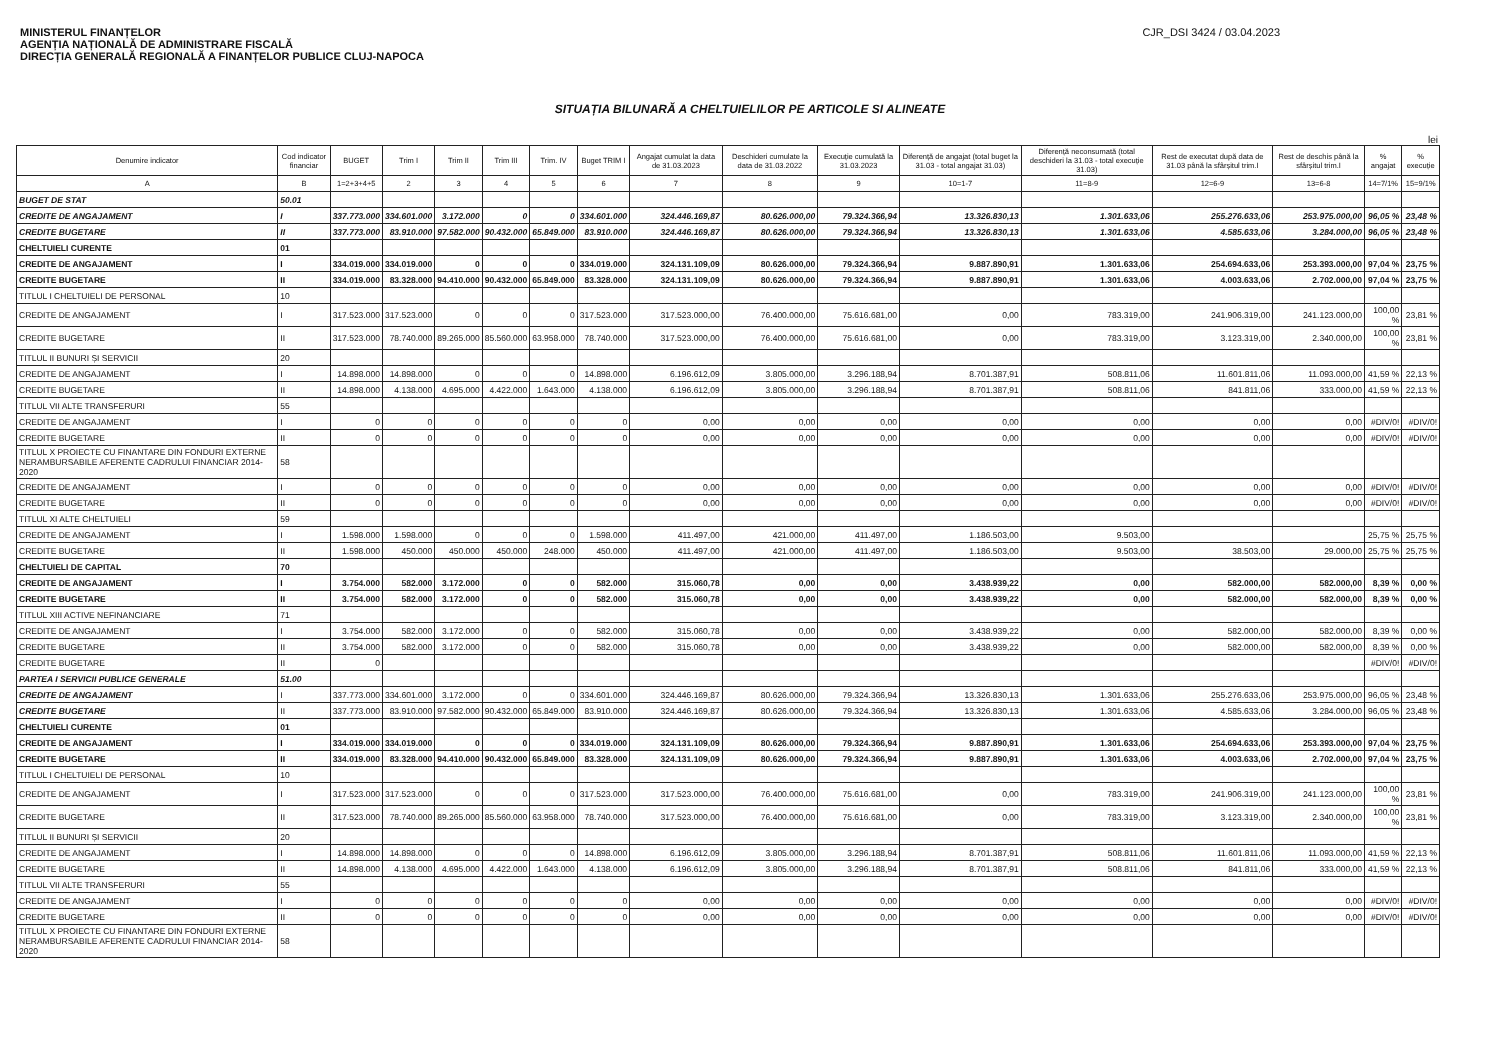MINISTERUL FINANȚELOR
AGENȚIA NAȚIONALĂ DE ADMINISTRARE FISCALĂ
DIRECȚIA GENERALĂ REGIONALĂ A FINANȚELOR PUBLICE CLUJ-NAPOCA
CJR_DSI 3424 / 03.04.2023
SITUAȚIA BILUNARĂ A CHELTUIELILOR PE ARTICOLE SI ALINEATE
lei
| Denumire indicator | Cod indicator financiar | BUGET | Trim I | Trim II | Trim III | Trim. IV | Buget TRIM I | Angajat cumulat la data de 31.03.2023 | Deschideri cumulate la data de 31.03.2022 | Execuție cumulată la 31.03.2023 | Diferență de angajat (total buget la 31.03 - total angajat 31.03) | Diferență neconsumată (total deschideri la 31.03 - total execuție 31.03) | Rest de executat după data de 31.03 până la sfârșitul trim.I | Rest de deschis până la sfârșitul trim.I | % angajat | % execuție |
| --- | --- | --- | --- | --- | --- | --- | --- | --- | --- | --- | --- | --- | --- | --- | --- | --- |
| A | B | 1=2+3+4+5 | 2 | 3 | 4 | 5 | 6 | 7 | 8 | 9 | 10=1-7 | 11=8-9 | 12=6-9 | 13=6-8 | 14=7/1% | 15=9/1% |
| BUGET DE STAT | 50.01 | | | | | | | | | | | | | | | |
| CREDITE DE ANGAJAMENT | I | 337.773.000 | 334.601.000 | 3.172.000 | 0 | 0 | 334.601.000 | 324.446.169,87 | 80.626.000,00 | 79.324.366,94 | 13.326.830,13 | 1.301.633,06 | 255.276.633,06 | 253.975.000,00 | 96,05 % | 23,48 % |
| CREDITE BUGETARE | II | 337.773.000 | 83.910.000 | 97.582.000 | 90.432.000 | 65.849.000 | 83.910.000 | 324.446.169,87 | 80.626.000,00 | 79.324.366,94 | 13.326.830,13 | 1.301.633,06 | 4.585.633,06 | 3.284.000,00 | 96,05 % | 23,48 % |
| CHELTUIELI CURENTE | 01 | | | | | | | | | | | | | | | |
| CREDITE DE ANGAJAMENT | I | 334.019.000 | 334.019.000 | 0 | 0 | 0 | 334.019.000 | 324.131.109,09 | 80.626.000,00 | 79.324.366,94 | 9.887.890,91 | 1.301.633,06 | 254.694.633,06 | 253.393.000,00 | 97,04 % | 23,75 % |
| CREDITE BUGETARE | II | 334.019.000 | 83.328.000 | 94.410.000 | 90.432.000 | 65.849.000 | 83.328.000 | 324.131.109,09 | 80.626.000,00 | 79.324.366,94 | 9.887.890,91 | 1.301.633,06 | 4.003.633,06 | 2.702.000,00 | 97,04 % | 23,75 % |
| TITLUL I CHELTUIELI DE PERSONAL | 10 | | | | | | | | | | | | | | | |
| CREDITE DE ANGAJAMENT | I | 317.523.000 | 317.523.000 | 0 | 0 | 0 | 317.523.000 | 317.523.000,00 | 76.400.000,00 | 75.616.681,00 | 0,00 | 783.319,00 | 241.906.319,00 | 241.123.000,00 | 100,00 % | 23,81 % |
| CREDITE BUGETARE | II | 317.523.000 | 78.740.000 | 89.265.000 | 85.560.000 | 63.958.000 | 78.740.000 | 317.523.000,00 | 76.400.000,00 | 75.616.681,00 | 0,00 | 783.319,00 | 3.123.319,00 | 2.340.000,00 | 100,00 % | 23,81 % |
| TITLUL II BUNURI ȘI SERVICII | 20 | | | | | | | | | | | | | | | |
| CREDITE DE ANGAJAMENT | I | 14.898.000 | 14.898.000 | 0 | 0 | 0 | 14.898.000 | 6.196.612,09 | 3.805.000,00 | 3.296.188,94 | 8.701.387,91 | 508.811,06 | 11.601.811,06 | 11.093.000,00 | 41,59 % | 22,13 % |
| CREDITE BUGETARE | II | 14.898.000 | 4.138.000 | 4.695.000 | 4.422.000 | 1.643.000 | 4.138.000 | 6.196.612,09 | 3.805.000,00 | 3.296.188,94 | 8.701.387,91 | 508.811,06 | 841.811,06 | 333.000,00 | 41,59 % | 22,13 % |
| TITLUL VII ALTE TRANSFERURI | 55 | | | | | | | | | | | | | | | |
| CREDITE DE ANGAJAMENT | I | 0 | 0 | 0 | 0 | 0 | 0 | 0,00 | 0,00 | 0,00 | 0,00 | 0,00 | 0,00 | 0,00 | #DIV/0! | #DIV/0! |
| CREDITE BUGETARE | II | 0 | 0 | 0 | 0 | 0 | 0 | 0,00 | 0,00 | 0,00 | 0,00 | 0,00 | 0,00 | 0,00 | #DIV/0! | #DIV/0! |
| TITLUL X PROIECTE CU FINANTARE DIN FONDURI EXTERNE NERAMBURSABILE AFERENTE CADRULUI FINANCIAR 2014-2020 | 58 | | | | | | | | | | | | | | | |
| CREDITE DE ANGAJAMENT | I | 0 | 0 | 0 | 0 | 0 | 0 | 0,00 | 0,00 | 0,00 | 0,00 | 0,00 | 0,00 | 0,00 | #DIV/0! | #DIV/0! |
| CREDITE BUGETARE | II | 0 | 0 | 0 | 0 | 0 | 0 | 0,00 | 0,00 | 0,00 | 0,00 | 0,00 | 0,00 | 0,00 | #DIV/0! | #DIV/0! |
| TITLUL XI ALTE CHELTUIELI | 59 | | | | | | | | | | | | | | | |
| CREDITE DE ANGAJAMENT | I | 1.598.000 | 1.598.000 | 0 | 0 | 0 | 1.598.000 | 411.497,00 | 421.000,00 | 411.497,00 | 1.186.503,00 | 9.503,00 | | | 25,75 % | 25,75 % |
| CREDITE BUGETARE | II | 1.598.000 | 450.000 | 450.000 | 450.000 | 248.000 | 450.000 | 411.497,00 | 421.000,00 | 411.497,00 | 1.186.503,00 | 9.503,00 | 38.503,00 | 29.000,00 | 25,75 % | 25,75 % |
| CHELTUIELI DE CAPITAL | 70 | | | | | | | | | | | | | | | |
| CREDITE DE ANGAJAMENT | I | 3.754.000 | 582.000 | 3.172.000 | 0 | 0 | 582.000 | 315.060,78 | 0,00 | 0,00 | 3.438.939,22 | 0,00 | 582.000,00 | 582.000,00 | 8,39 % | 0,00 % |
| CREDITE BUGETARE | II | 3.754.000 | 582.000 | 3.172.000 | 0 | 0 | 582.000 | 315.060,78 | 0,00 | 0,00 | 3.438.939,22 | 0,00 | 582.000,00 | 582.000,00 | 8,39 % | 0,00 % |
| TITLUL XIII ACTIVE NEFINANCIARE | 71 | | | | | | | | | | | | | | | |
| CREDITE DE ANGAJAMENT | I | 3.754.000 | 582.000 | 3.172.000 | 0 | 0 | 582.000 | 315.060,78 | 0,00 | 0,00 | 3.438.939,22 | 0,00 | 582.000,00 | 582.000,00 | 8,39 % | 0,00 % |
| CREDITE BUGETARE | II | 3.754.000 | 582.000 | 3.172.000 | 0 | 0 | 582.000 | 315.060,78 | 0,00 | 0,00 | 3.438.939,22 | 0,00 | 582.000,00 | 582.000,00 | 8,39 % | 0,00 % |
| CREDITE BUGETARE | II | 0 | | | | | | | | | | | | | #DIV/0! | #DIV/0! |
| PARTEA I SERVICII PUBLICE GENERALE | 51.00 | | | | | | | | | | | | | | | |
| CREDITE DE ANGAJAMENT | I | 337.773.000 | 334.601.000 | 3.172.000 | 0 | 0 | 334.601.000 | 324.446.169,87 | 80.626.000,00 | 79.324.366,94 | 13.326.830,13 | 1.301.633,06 | 255.276.633,06 | 253.975.000,00 | 96,05 % | 23,48 % |
| CREDITE BUGETARE | II | 337.773.000 | 83.910.000 | 97.582.000 | 90.432.000 | 65.849.000 | 83.910.000 | 324.446.169,87 | 80.626.000,00 | 79.324.366,94 | 13.326.830,13 | 1.301.633,06 | 4.585.633,06 | 3.284.000,00 | 96,05 % | 23,48 % |
| CHELTUIELI CURENTE | 01 | | | | | | | | | | | | | | | |
| CREDITE DE ANGAJAMENT | I | 334.019.000 | 334.019.000 | 0 | 0 | 0 | 334.019.000 | 324.131.109,09 | 80.626.000,00 | 79.324.366,94 | 9.887.890,91 | 1.301.633,06 | 254.694.633,06 | 253.393.000,00 | 97,04 % | 23,75 % |
| CREDITE BUGETARE | II | 334.019.000 | 83.328.000 | 94.410.000 | 90.432.000 | 65.849.000 | 83.328.000 | 324.131.109,09 | 80.626.000,00 | 79.324.366,94 | 9.887.890,91 | 1.301.633,06 | 4.003.633,06 | 2.702.000,00 | 97,04 % | 23,75 % |
| TITLUL I CHELTUIELI DE PERSONAL | 10 | | | | | | | | | | | | | | | |
| CREDITE DE ANGAJAMENT | I | 317.523.000 | 317.523.000 | 0 | 0 | 0 | 317.523.000 | 317.523.000,00 | 76.400.000,00 | 75.616.681,00 | 0,00 | 783.319,00 | 241.906.319,00 | 241.123.000,00 | 100,00 % | 23,81 % |
| CREDITE BUGETARE | II | 317.523.000 | 78.740.000 | 89.265.000 | 85.560.000 | 63.958.000 | 78.740.000 | 317.523.000,00 | 76.400.000,00 | 75.616.681,00 | 0,00 | 783.319,00 | 3.123.319,00 | 2.340.000,00 | 100,00 % | 23,81 % |
| TITLUL II BUNURI ȘI SERVICII | 20 | | | | | | | | | | | | | | | |
| CREDITE DE ANGAJAMENT | I | 14.898.000 | 14.898.000 | 0 | 0 | 0 | 14.898.000 | 6.196.612,09 | 3.805.000,00 | 3.296.188,94 | 8.701.387,91 | 508.811,06 | 11.601.811,06 | 11.093.000,00 | 41,59 % | 22,13 % |
| CREDITE BUGETARE | II | 14.898.000 | 4.138.000 | 4.695.000 | 4.422.000 | 1.643.000 | 4.138.000 | 6.196.612,09 | 3.805.000,00 | 3.296.188,94 | 8.701.387,91 | 508.811,06 | 841.811,06 | 333.000,00 | 41,59 % | 22,13 % |
| TITLUL VII ALTE TRANSFERURI | 55 | | | | | | | | | | | | | | | |
| CREDITE DE ANGAJAMENT | I | 0 | 0 | 0 | 0 | 0 | 0 | 0,00 | 0,00 | 0,00 | 0,00 | 0,00 | 0,00 | 0,00 | #DIV/0! | #DIV/0! |
| CREDITE BUGETARE | II | 0 | 0 | 0 | 0 | 0 | 0 | 0,00 | 0,00 | 0,00 | 0,00 | 0,00 | 0,00 | 0,00 | #DIV/0! | #DIV/0! |
| TITLUL X PROIECTE CU FINANTARE DIN FONDURI EXTERNE NERAMBURSABILE AFERENTE CADRULUI FINANCIAR 2014-2020 | 58 | | | | | | | | | | | | | | | |